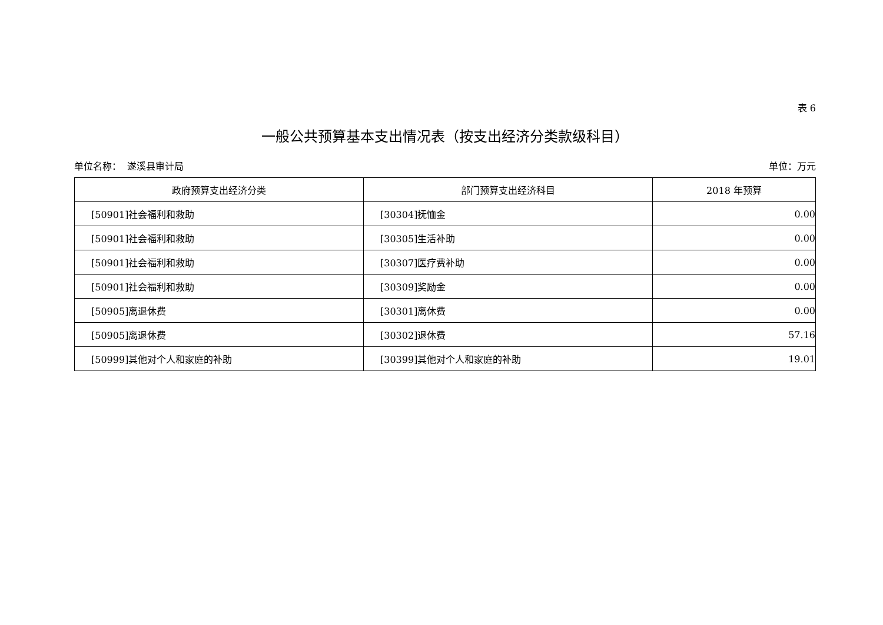表 6
一般公共预算基本支出情况表（按支出经济分类款级科目）
单位名称： 遂溪县审计局 单位：万元
| 政府预算支出经济分类 | 部门预算支出经济科目 | 2018 年预算 |
| --- | --- | --- |
| [50901]社会福利和救助 | [30304]抚恤金 | 0.00 |
| [50901]社会福利和救助 | [30305]生活补助 | 0.00 |
| [50901]社会福利和救助 | [30307]医疗费补助 | 0.00 |
| [50901]社会福利和救助 | [30309]奖励金 | 0.00 |
| [50905]离退休费 | [30301]离休费 | 0.00 |
| [50905]离退休费 | [30302]退休费 | 57.16 |
| [50999]其他对个人和家庭的补助 | [30399]其他对个人和家庭的补助 | 19.01 |